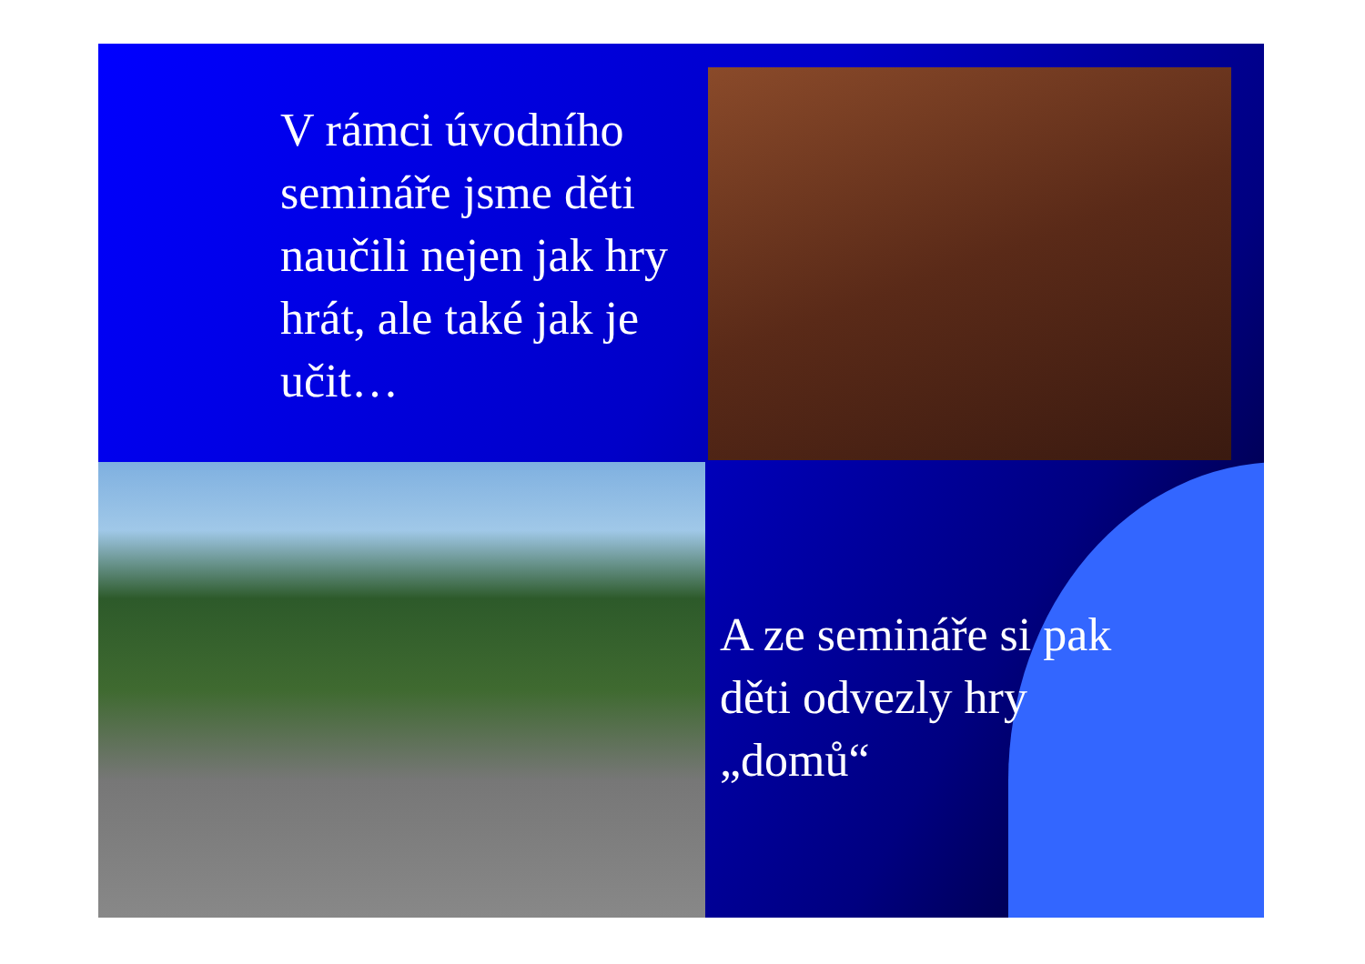V rámci úvodního semináře jsme děti naučili nejen jak hry hrát, ale také jak je učit…
A ze semináře si pak děti odvezly hry „domů“